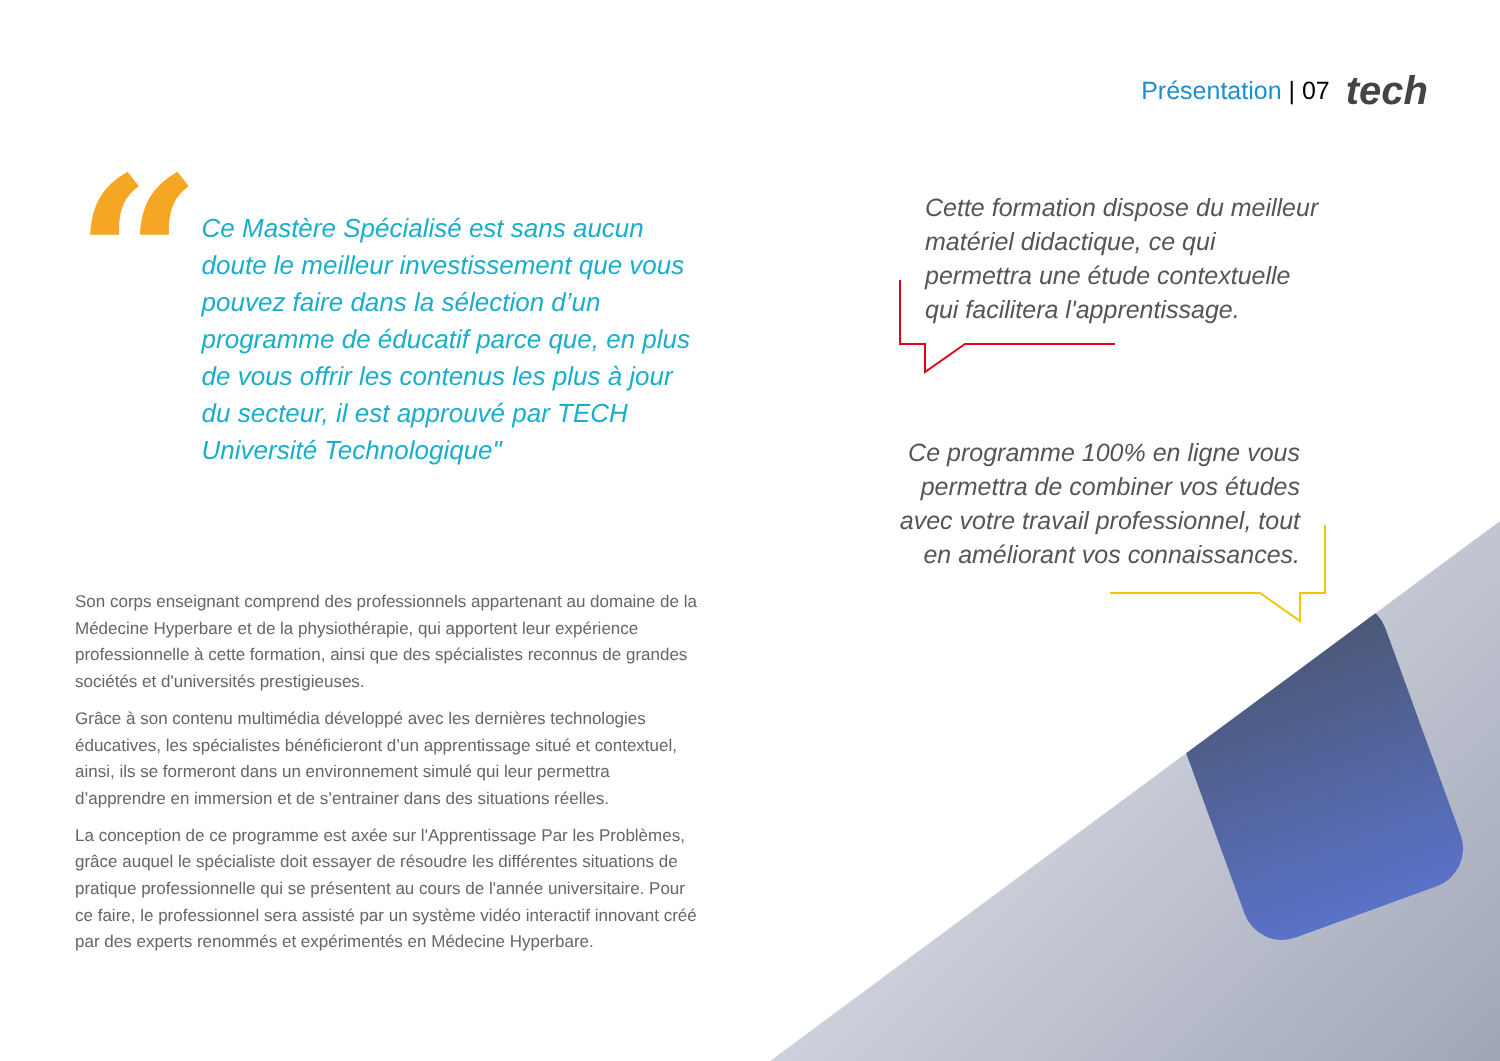Présentation | 07 tech
“
Ce Mastère Spécialisé est sans aucun doute le meilleur investissement que vous pouvez faire dans la sélection d’un programme de éducatif parce que, en plus de vous offrir les contenus les plus à jour du secteur, il est approuvé par TECH Université Technologique"
Son corps enseignant comprend des professionnels appartenant au domaine de la Médecine Hyperbare et de la physiothérapie, qui apportent leur expérience professionnelle à cette formation, ainsi que des spécialistes reconnus de grandes sociétés et d'universités prestigieuses.
Grâce à son contenu multimédia développé avec les dernières technologies éducatives, les spécialistes bénéficieront d’un apprentissage situé et contextuel, ainsi, ils se formeront dans un environnement simulé qui leur permettra d’apprendre en immersion et de s’entrainer dans des situations réelles.
La conception de ce programme est axée sur l'Apprentissage Par les Problèmes, grâce auquel le spécialiste doit essayer de résoudre les différentes situations de pratique professionnelle qui se présentent au cours de l'année universitaire. Pour ce faire, le professionnel sera assisté par un système vidéo interactif innovant créé par des experts renommés et expérimentés en Médecine Hyperbare.
Cette formation dispose du meilleur matériel didactique, ce qui permettra une étude contextuelle qui facilitera l'apprentissage.
Ce programme 100% en ligne vous permettra de combiner vos études avec votre travail professionnel, tout en améliorant vos connaissances.